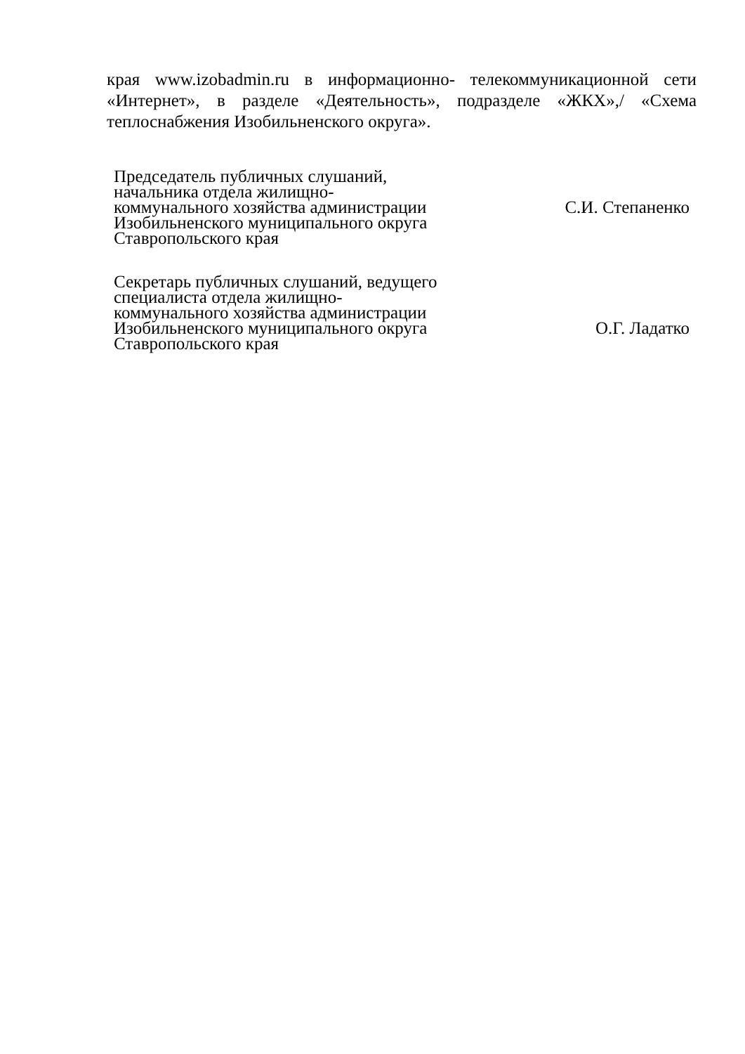края www.izobadmin.ru в информационно- телекоммуникационной сети «Интернет», в разделе «Деятельность», подразделе «ЖКХ»,/ «Схема теплоснабжения Изобильненского округа».
Председатель публичных слушаний,
начальника отдела жилищно-
коммунального хозяйства администрации
Изобильненского муниципального округа
Ставропольского края
С.И. Степаненко
Секретарь публичных слушаний, ведущего
специалиста отдела жилищно-
коммунального хозяйства администрации
Изобильненского муниципального округа
Ставропольского края
О.Г. Ладатко